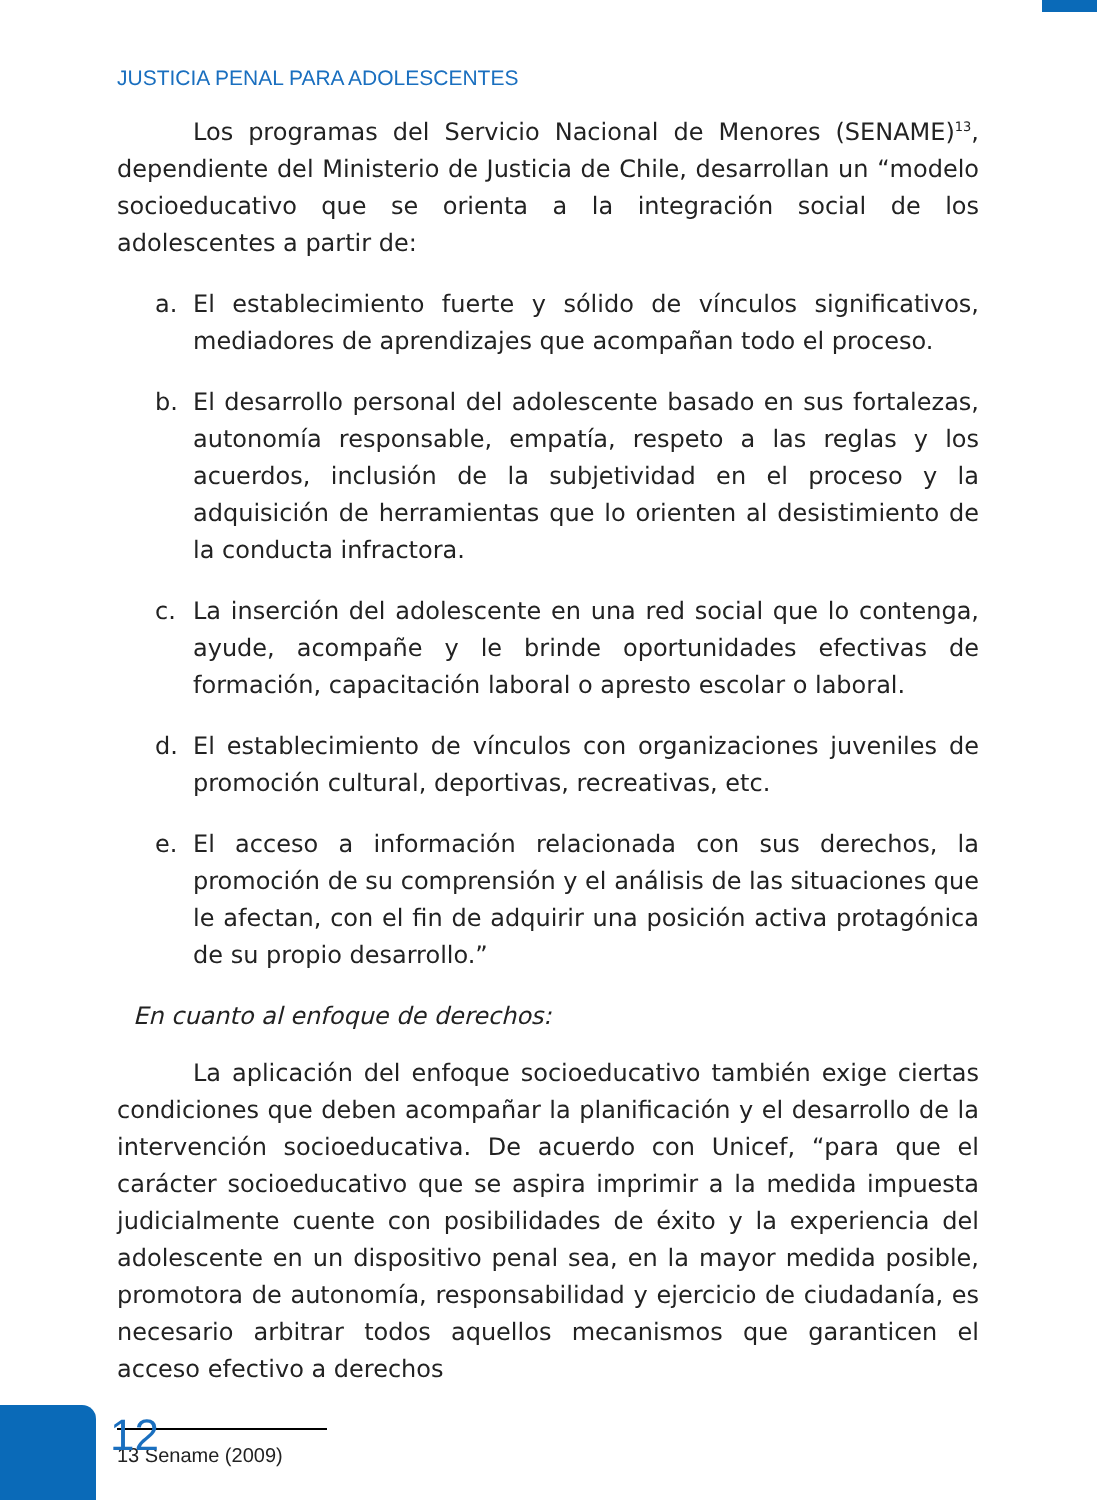JUSTICIA PENAL PARA ADOLESCENTES
Los programas del Servicio Nacional de Menores (SENAME)<sup>13</sup>, dependiente del Ministerio de Justicia de Chile, desarrollan un “modelo socioeducativo que se orienta a la integración social de los adolescentes a partir de:
a. El establecimiento fuerte y sólido de vínculos significativos, mediadores de aprendizajes que acompañan todo el proceso.
b. El desarrollo personal del adolescente basado en sus fortalezas, autonomía responsable, empatía, respeto a las reglas y los acuerdos, inclusión de la subjetividad en el proceso y la adquisición de herramientas que lo orienten al desistimiento de la conducta infractora.
c. La inserción del adolescente en una red social que lo contenga, ayude, acompañe y le brinde oportunidades efectivas de formación, capacitación laboral o apresto escolar o laboral.
d. El establecimiento de vínculos con organizaciones juveniles de promoción cultural, deportivas, recreativas, etc.
e. El acceso a información relacionada con sus derechos, la promoción de su comprensión y el análisis de las situaciones que le afectan, con el fin de adquirir una posición activa protagónica de su propio desarrollo.”
En cuanto al enfoque de derechos:
La aplicación del enfoque socioeducativo también exige ciertas condiciones que deben acompañar la planificación y el desarrollo de la intervención socioeducativa. De acuerdo con Unicef, “para que el carácter socioeducativo que se aspira imprimir a la medida impuesta judicialmente cuente con posibilidades de éxito y la experiencia del adolescente en un dispositivo penal sea, en la mayor medida posible, promotora de autonomía, responsabilidad y ejercicio de ciudadanía, es necesario arbitrar todos aquellos mecanismos que garanticen el acceso efectivo a derechos
13 Sename (2009)
12